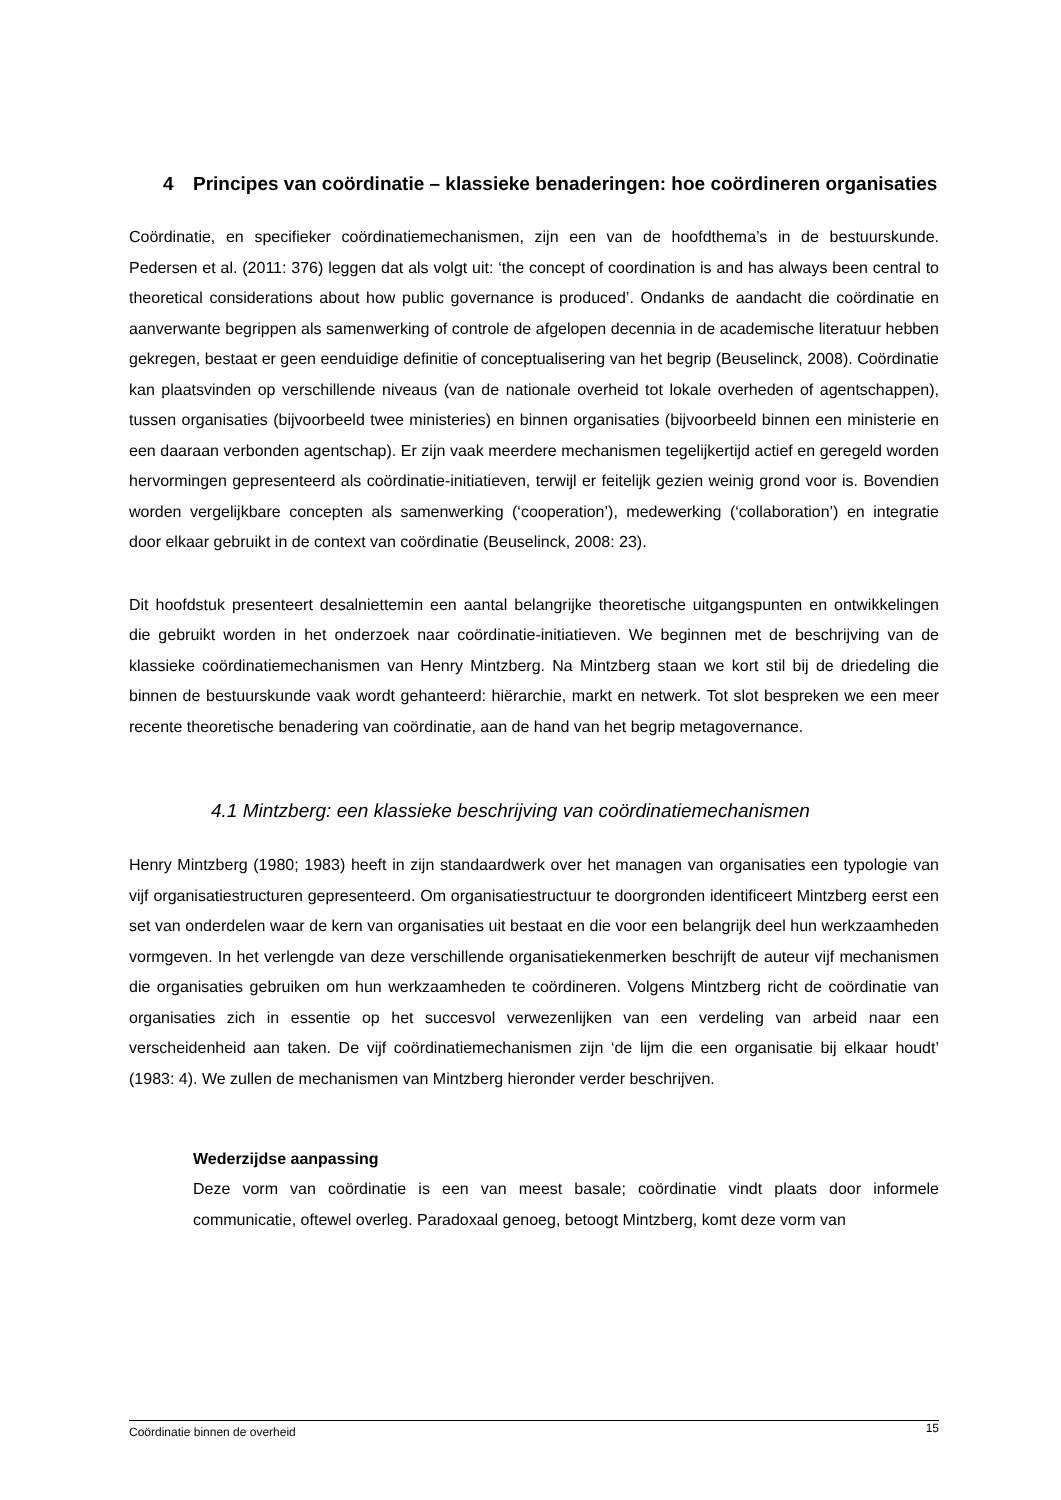4 Principes van coördinatie – klassieke benaderingen: hoe coördineren organisaties
Coördinatie, en specifieker coördinatiemechanismen, zijn een van de hoofdthema’s in de bestuurskunde. Pedersen et al. (2011: 376) leggen dat als volgt uit: ‘the concept of coordination is and has always been central to theoretical considerations about how public governance is produced’. Ondanks de aandacht die coördinatie en aanverwante begrippen als samenwerking of controle de afgelopen decennia in de academische literatuur hebben gekregen, bestaat er geen eenduidige definitie of conceptualisering van het begrip (Beuselinck, 2008). Coördinatie kan plaatsvinden op verschillende niveaus (van de nationale overheid tot lokale overheden of agentschappen), tussen organisaties (bijvoorbeeld twee ministeries) en binnen organisaties (bijvoorbeeld binnen een ministerie en een daaraan verbonden agentschap). Er zijn vaak meerdere mechanismen tegelijkertijd actief en geregeld worden hervormingen gepresenteerd als coördinatie-initiatieven, terwijl er feitelijk gezien weinig grond voor is. Bovendien worden vergelijkbare concepten als samenwerking (‘cooperation’), medewerking (‘collaboration’) en integratie door elkaar gebruikt in de context van coördinatie (Beuselinck, 2008: 23).
Dit hoofdstuk presenteert desalniettemin een aantal belangrijke theoretische uitgangspunten en ontwikkelingen die gebruikt worden in het onderzoek naar coördinatie-initiatieven. We beginnen met de beschrijving van de klassieke coördinatiemechanismen van Henry Mintzberg. Na Mintzberg staan we kort stil bij de driedeling die binnen de bestuurskunde vaak wordt gehanteerd: hiërarchie, markt en netwerk. Tot slot bespreken we een meer recente theoretische benadering van coördinatie, aan de hand van het begrip metagovernance.
4.1 Mintzberg: een klassieke beschrijving van coördinatiemechanismen
Henry Mintzberg (1980; 1983) heeft in zijn standaardwerk over het managen van organisaties een typologie van vijf organisatiestructuren gepresenteerd. Om organisatiestructuur te doorgronden identificeert Mintzberg eerst een set van onderdelen waar de kern van organisaties uit bestaat en die voor een belangrijk deel hun werkzaamheden vormgeven. In het verlengde van deze verschillende organisatiekenmerken beschrijft de auteur vijf mechanismen die organisaties gebruiken om hun werkzaamheden te coördineren. Volgens Mintzberg richt de coördinatie van organisaties zich in essentie op het succesvol verwezenlijken van een verdeling van arbeid naar een verscheidenheid aan taken. De vijf coördinatiemechanismen zijn ‘de lijm die een organisatie bij elkaar houdt’ (1983: 4). We zullen de mechanismen van Mintzberg hieronder verder beschrijven.
Wederzijdse aanpassing
Deze vorm van coördinatie is een van meest basale; coördinatie vindt plaats door informele communicatie, oftewel overleg. Paradoxaal genoeg, betoogt Mintzberg, komt deze vorm van
Coördinatie binnen de overheid 15